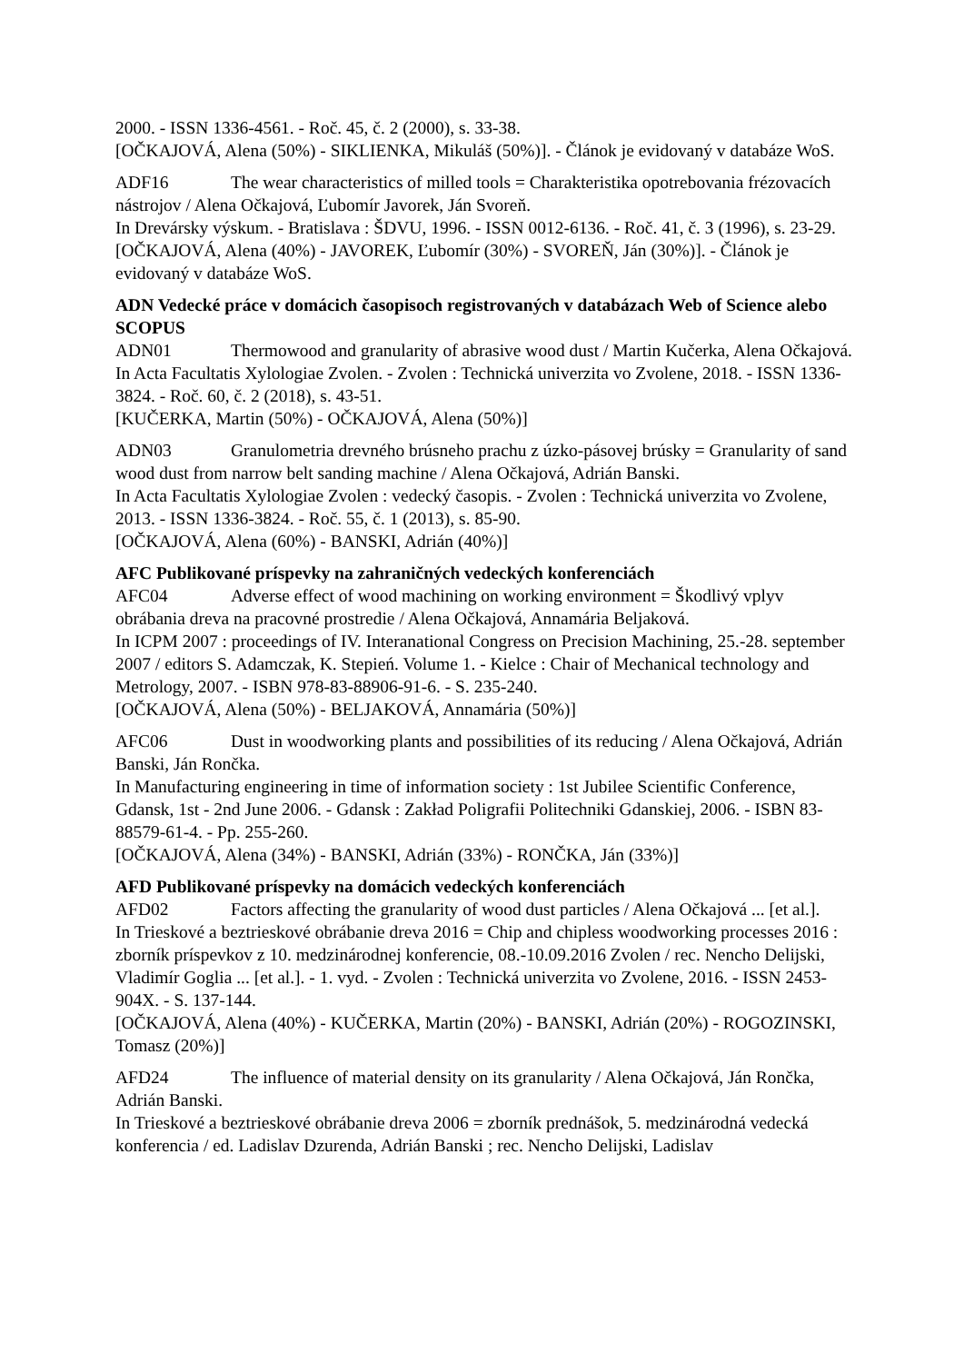2000. - ISSN 1336-4561. - Roč. 45, č. 2 (2000), s. 33-38.
[OČKAJOVÁ, Alena (50%) - SIKLIENKA, Mikuláš (50%)]. - Článok je evidovaný v databáze WoS.
ADF16 The wear characteristics of milled tools = Charakteristika opotrebovania frézovacích nástrojov / Alena Očkajová, Ľubomír Javorek, Ján Svoreň.
In Drevársky výskum. - Bratislava : ŠDVU, 1996. - ISSN 0012-6136. - Roč. 41, č. 3 (1996), s. 23-29.
[OČKAJOVÁ, Alena (40%) - JAVOREK, Ľubomír (30%) - SVOREŇ, Ján (30%)]. - Článok je evidovaný v databáze WoS.
ADN Vedecké práce v domácich časopisoch registrovaných v databázach Web of Science alebo SCOPUS
ADN01 Thermowood and granularity of abrasive wood dust / Martin Kučerka, Alena Očkajová.
In Acta Facultatis Xylologiae Zvolen. - Zvolen : Technická univerzita vo Zvolene, 2018. - ISSN 1336-3824. - Roč. 60, č. 2 (2018), s. 43-51.
[KUČERKA, Martin (50%) - OČKAJOVÁ, Alena (50%)]
ADN03 Granulometria drevného brúsneho prachu z úzko-pásovej brúsky = Granularity of sand wood dust from narrow belt sanding machine / Alena Očkajová, Adrián Banski.
In Acta Facultatis Xylologiae Zvolen : vedecký časopis. - Zvolen : Technická univerzita vo Zvolene, 2013. - ISSN 1336-3824. - Roč. 55, č. 1 (2013), s. 85-90.
[OČKAJOVÁ, Alena (60%) - BANSKI, Adrián (40%)]
AFC Publikované príspevky na zahraničných vedeckých konferenciách
AFC04 Adverse effect of wood machining on working environment = Škodlivý vplyv obrábania dreva na pracovné prostredie / Alena Očkajová, Annamária Beljaková.
In ICPM 2007 : proceedings of IV. Interanational Congress on Precision Machining, 25.-28. september 2007 / editors S. Adamczak, K. Stepień. Volume 1. - Kielce : Chair of Mechanical technology and Metrology, 2007. - ISBN 978-83-88906-91-6. - S. 235-240.
[OČKAJOVÁ, Alena (50%) - BELJAKOVÁ, Annamária (50%)]
AFC06 Dust in woodworking plants and possibilities of its reducing / Alena Očkajová, Adrián Banski, Ján Rončka.
In Manufacturing engineering in time of information society : 1st Jubilee Scientific Conference, Gdansk, 1st - 2nd June 2006. - Gdansk : Zakład Poligrafii Politechniki Gdanskiej, 2006. - ISBN 83-88579-61-4. - Pp. 255-260.
[OČKAJOVÁ, Alena (34%) - BANSKI, Adrián (33%) - RONČKA, Ján (33%)]
AFD Publikované príspevky na domácich vedeckých konferenciách
AFD02 Factors affecting the granularity of wood dust particles / Alena Očkajová ... [et al.].
In Trieskové a beztrieskové obrábanie dreva 2016 = Chip and chipless woodworking processes 2016 : zborník príspevkov z 10. medzinárodnej konferencie, 08.-10.09.2016 Zvolen / rec. Nencho Delijski, Vladimír Goglia ... [et al.]. - 1. vyd. - Zvolen : Technická univerzita vo Zvolene, 2016. - ISSN 2453-904X. - S. 137-144.
[OČKAJOVÁ, Alena (40%) - KUČERKA, Martin (20%) - BANSKI, Adrián (20%) - ROGOZINSKI, Tomasz (20%)]
AFD24 The influence of material density on its granularity / Alena Očkajová, Ján Rončka, Adrián Banski.
In Trieskové a beztrieskové obrábanie dreva 2006 = zborník prednášok, 5. medzinárodná vedecká konferencia / ed. Ladislav Dzurenda, Adrián Banski ; rec. Nencho Delijski, Ladislav